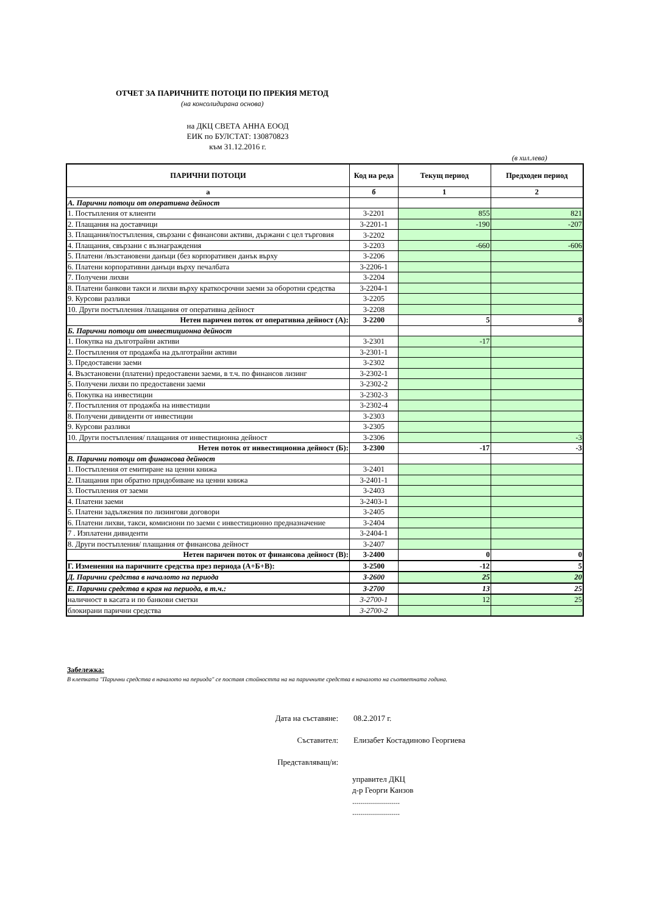ОТЧЕТ ЗА ПАРИЧНИТЕ ПОТОЦИ ПО ПРЕКИЯ МЕТОД
(на консолидирана основа)
на ДКЦ СВЕТА АННА ЕООД
ЕИК по БУЛСТАТ: 130870823
към 31.12.2016 г.
(в хил.лева)
| ПАРИЧНИ ПОТОЦИ | Код на реда | Текущ период | Предходен период |
| --- | --- | --- | --- |
| а | б | 1 | 2 |
| А. Парични потоци от оперативна дейност | | | |
| 1. Постъпления от клиенти | 3-2201 | 855 | 821 |
| 2. Плащания на доставчици | 3-2201-1 | -190 | -207 |
| 3. Плащания/постъпления, свързани с финансови активи, държани с цел търговия | 3-2202 | | |
| 4. Плащания, свързани с възнаграждения | 3-2203 | -660 | -606 |
| 5. Платени /възстановени данъци (без корпоративен данък върху | 3-2206 | | |
| 6. Платени корпоративни данъци върху печалбата | 3-2206-1 | | |
| 7. Получени лихви | 3-2204 | | |
| 8. Платени банкови такси и лихви върху краткосрочни заеми за оборотни средства | 3-2204-1 | | |
| 9. Курсови разлики | 3-2205 | | |
| 10. Други постъпления /плащания от оперативна дейност | 3-2208 | | |
| Нетен паричен поток от оперативна дейност (А): | 3-2200 | 5 | 8 |
| Б. Парични потоци от инвестиционна дейност | | | |
| 1. Покупка на дълготрайни активи | 3-2301 | -17 | |
| 2. Постъпления от продажба на дълготрайни активи | 3-2301-1 | | |
| 3. Предоставени заеми | 3-2302 | | |
| 4. Възстановени (платени) предоставени заеми, в т.ч. по финансов лизинг | 3-2302-1 | | |
| 5. Получени лихви по предоставени заеми | 3-2302-2 | | |
| 6. Покупка на инвестиции | 3-2302-3 | | |
| 7. Постъпления от продажба на инвестиции | 3-2302-4 | | |
| 8. Получени дивиденти от инвестиции | 3-2303 | | |
| 9. Курсови разлики | 3-2305 | | |
| 10. Други постъпления/ плащания от инвестиционна дейност | 3-2306 | | -3 |
| Нетен поток от инвестиционна дейност (Б): | 3-2300 | -17 | -3 |
| В. Парични потоци от финансова дейност | | | |
| 1. Постъпления от емитиране на ценни книжа | 3-2401 | | |
| 2. Плащания при обратно придобиване на ценни книжа | 3-2401-1 | | |
| 3. Постъпления от заеми | 3-2403 | | |
| 4. Платени заеми | 3-2403-1 | | |
| 5. Платени задължения по лизингови договори | 3-2405 | | |
| 6. Платени лихви, такси, комисиони по заеми с инвестиционно предназначение | 3-2404 | | |
| 7 . Изплатени дивиденти | 3-2404-1 | | |
| 8. Други постъпления/ плащания от финансова дейност | 3-2407 | | |
| Нетен паричен поток от финансова дейност (В): | 3-2400 | 0 | 0 |
| Г. Изменения на паричните средства през периода (А+Б+В): | 3-2500 | -12 | 5 |
| Д. Парични средства в началото на периода | 3-2600 | 25 | 20 |
| Е. Парични средства в края на периода, в т.ч.: | 3-2700 | 13 | 25 |
| наличност в касата и по банкови сметки | 3-2700-1 | 12 | 25 |
| блокирани парични средства | 3-2700-2 | | |
Забележка:
В клетката "Парични средства в началото на периода" се поставя стойността на на паричните средства в началото на съответната година.
Дата на съставяне: 08.2.2017 г.
Съставител: Елизабет Костадиново Георгиева
Представляващ/и:
управител ДКЦ
д-р Георги Канзов
........................
........................